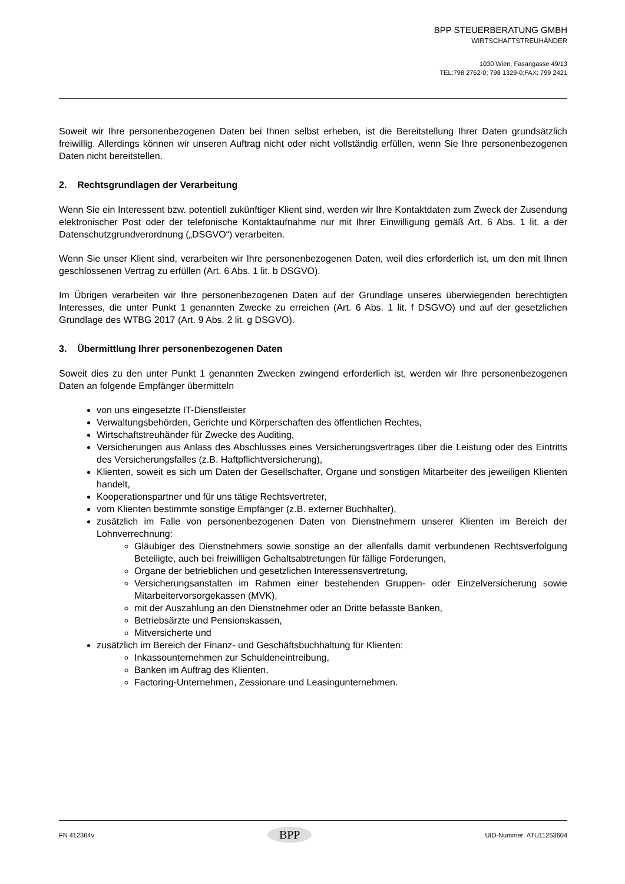BPP STEUERBERATUNG GMBH
WIRTSCHAFTSTREUHÄNDER
1030 Wien, Fasangasse 49/13
TEL:798 2762-0; 798 1329-0;FAX: 799 2421
Soweit wir Ihre personenbezogenen Daten bei Ihnen selbst erheben, ist die Bereitstellung Ihrer Daten grundsätzlich freiwillig. Allerdings können wir unseren Auftrag nicht oder nicht vollständig erfüllen, wenn Sie Ihre personenbezogenen Daten nicht bereitstellen.
2. Rechtsgrundlagen der Verarbeitung
Wenn Sie ein Interessent bzw. potentiell zukünftiger Klient sind, werden wir Ihre Kontaktdaten zum Zweck der Zusendung elektronischer Post oder der telefonische Kontaktaufnahme nur mit Ihrer Einwilligung gemäß Art. 6 Abs. 1 lit. a der Datenschutzgrundverordnung („DSGVO“) verarbeiten.
Wenn Sie unser Klient sind, verarbeiten wir Ihre personenbezogenen Daten, weil dies erforderlich ist, um den mit Ihnen geschlossenen Vertrag zu erfüllen (Art. 6 Abs. 1 lit. b DSGVO).
Im Übrigen verarbeiten wir Ihre personenbezogenen Daten auf der Grundlage unseres überwiegenden berechtigten Interesses, die unter Punkt 1 genannten Zwecke zu erreichen (Art. 6 Abs. 1 lit. f DSGVO) und auf der gesetzlichen Grundlage des WTBG 2017 (Art. 9 Abs. 2 lit. g DSGVO).
3. Übermittlung Ihrer personenbezogenen Daten
Soweit dies zu den unter Punkt 1 genannten Zwecken zwingend erforderlich ist, werden wir Ihre personenbezogenen Daten an folgende Empfänger übermitteln
von uns eingesetzte IT-Dienstleister
Verwaltungsbehörden, Gerichte und Körperschaften des öffentlichen Rechtes,
Wirtschaftstreuhänder für Zwecke des Auditing,
Versicherungen aus Anlass des Abschlusses eines Versicherungsvertrages über die Leistung oder des Eintritts des Versicherungsfalles (z.B. Haftpflichtversicherung),
Klienten, soweit es sich um Daten der Gesellschafter, Organe und sonstigen Mitarbeiter des jeweiligen Klienten handelt,
Kooperationspartner und für uns tätige Rechtsvertreter,
vom Klienten bestimmte sonstige Empfänger (z.B. externer Buchhalter),
zusätzlich im Falle von personenbezogenen Daten von Dienstnehmern unserer Klienten im Bereich der Lohnverrechnung:
Gläubiger des Dienstnehmers sowie sonstige an der allenfalls damit verbundenen Rechtsverfolgung Beteiligte, auch bei freiwilligen Gehaltsabtretungen für fällige Forderungen,
Organe der betrieblichen und gesetzlichen Interessensvertretung,
Versicherungsanstalten im Rahmen einer bestehenden Gruppen- oder Einzelversicherung sowie Mitarbeitervorsorgekassen (MVK),
mit der Auszahlung an den Dienstnehmer oder an Dritte befasste Banken,
Betriebsärzte und Pensionskassen,
Mitversicherte und
zusätzlich im Bereich der Finanz- und Geschäftsbuchhaltung für Klienten:
Inkassounternehmen zur Schuldeneintreibung,
Banken im Auftrag des Klienten,
Factoring-Unternehmen, Zessionare und Leasingunternehmen.
FN 412364v BPP UID-Nummer: ATU11253604